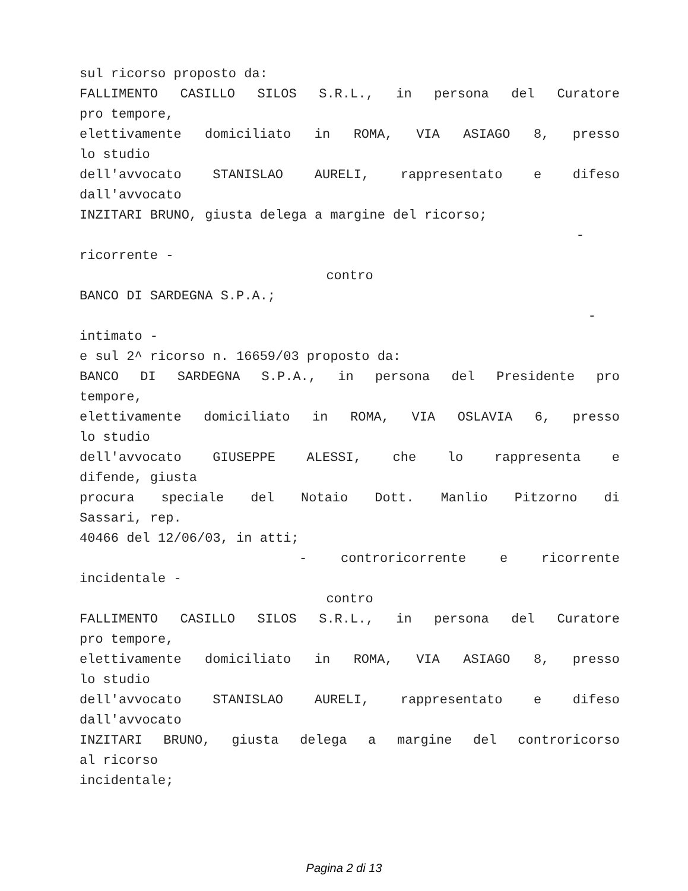sul ricorso proposto da:
FALLIMENTO CASILLO SILOS S.R.L., in persona del Curatore
pro tempore,
elettivamente domiciliato in ROMA, VIA ASIAGO 8, presso
lo studio
dell'avvocato STANISLAO AURELI, rappresentato e difeso
dall'avvocato
INZITARI BRUNO, giusta delega a margine del ricorso;
-
ricorrente -
contro
BANCO DI SARDEGNA S.P.A.;
-
intimato -
e sul 2^ ricorso n. 16659/03 proposto da:
BANCO DI SARDEGNA S.P.A., in persona del Presidente pro
tempore,
elettivamente domiciliato in ROMA, VIA OSLAVIA 6, presso
lo studio
dell'avvocato GIUSEPPE ALESSI, che lo rappresenta e
difende, giusta
procura speciale del Notaio Dott. Manlio Pitzorno di
Sassari, rep.
40466 del 12/06/03, in atti;
- controricorrente e ricorrente
incidentale -
contro
FALLIMENTO CASILLO SILOS S.R.L., in persona del Curatore
pro tempore,
elettivamente domiciliato in ROMA, VIA ASIAGO 8, presso
lo studio
dell'avvocato STANISLAO AURELI, rappresentato e difeso
dall'avvocato
INZITARI BRUNO, giusta delega a margine del controricorso
al ricorso
incidentale;
Pagina 2 di 13